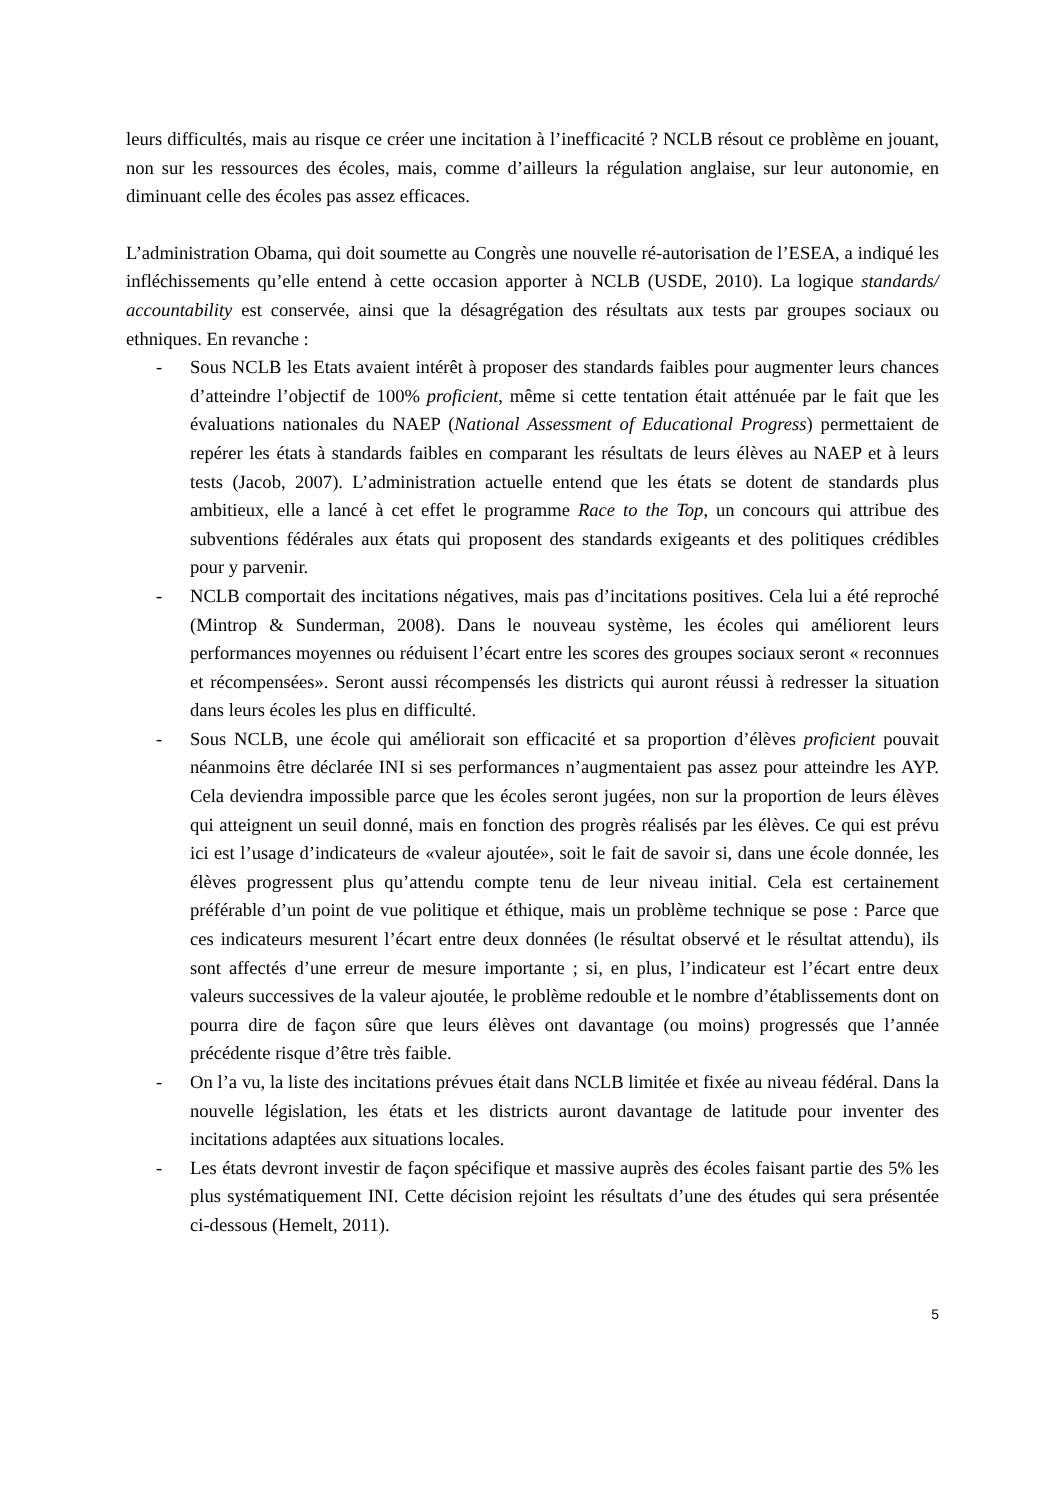leurs difficultés, mais au risque ce créer une incitation à l’inefficacité ? NCLB résout ce problème en jouant, non sur les ressources des écoles, mais, comme d’ailleurs la régulation anglaise, sur leur autonomie, en diminuant celle des écoles pas assez efficaces.
L’administration Obama, qui doit soumette au Congrès une nouvelle ré-autorisation de l’ESEA, a indiqué les infléchissements qu’elle entend à cette occasion apporter à NCLB (USDE, 2010). La logique standards/ accountability est conservée, ainsi que la désagrégation des résultats aux tests par groupes sociaux ou ethniques. En revanche :
- Sous NCLB les Etats avaient intérêt à proposer des standards faibles pour augmenter leurs chances d’atteindre l’objectif de 100% proficient, même si cette tentation était atténuée par le fait que les évaluations nationales du NAEP (National Assessment of Educational Progress) permettaient de repérer les états à standards faibles en comparant les résultats de leurs élèves au NAEP et à leurs tests (Jacob, 2007). L’administration actuelle entend que les états se dotent de standards plus ambitieux, elle a lancé à cet effet le programme Race to the Top, un concours qui attribue des subventions fédérales aux états qui proposent des standards exigeants et des politiques crédibles pour y parvenir.
- NCLB comportait des incitations négatives, mais pas d’incitations positives. Cela lui a été reproché (Mintrop & Sunderman, 2008). Dans le nouveau système, les écoles qui améliorent leurs performances moyennes ou réduisent l’écart entre les scores des groupes sociaux seront « reconnues et récompensées». Seront aussi récompensés les districts qui auront réussi à redresser la situation dans leurs écoles les plus en difficulté.
- Sous NCLB, une école qui améliorait son efficacité et sa proportion d’élèves proficient pouvait néanmoins être déclarée INI si ses performances n’augmentaient pas assez pour atteindre les AYP. Cela deviendra impossible parce que les écoles seront jugées, non sur la proportion de leurs élèves qui atteignent un seuil donné, mais en fonction des progrès réalisés par les élèves. Ce qui est prévu ici est l’usage d’indicateurs de «valeur ajoutée», soit le fait de savoir si, dans une école donnée, les élèves progressent plus qu’attendu compte tenu de leur niveau initial. Cela est certainement préférable d’un point de vue politique et éthique, mais un problème technique se pose : Parce que ces indicateurs mesurent l’écart entre deux données (le résultat observé et le résultat attendu), ils sont affectés d’une erreur de mesure importante ; si, en plus, l’indicateur est l’écart entre deux valeurs successives de la valeur ajoutée, le problème redouble et le nombre d’établissements dont on pourra dire de façon sûre que leurs élèves ont davantage (ou moins) progressés que l’année précédente risque d’être très faible.
- On l’a vu, la liste des incitations prévues était dans NCLB limitée et fixée au niveau fédéral. Dans la nouvelle législation, les états et les districts auront davantage de latitude pour inventer des incitations adaptées aux situations locales.
- Les états devront investir de façon spécifique et massive auprès des écoles faisant partie des 5% les plus systématiquement INI. Cette décision rejoint les résultats d’une des études qui sera présentée ci-dessous (Hemelt, 2011).
5